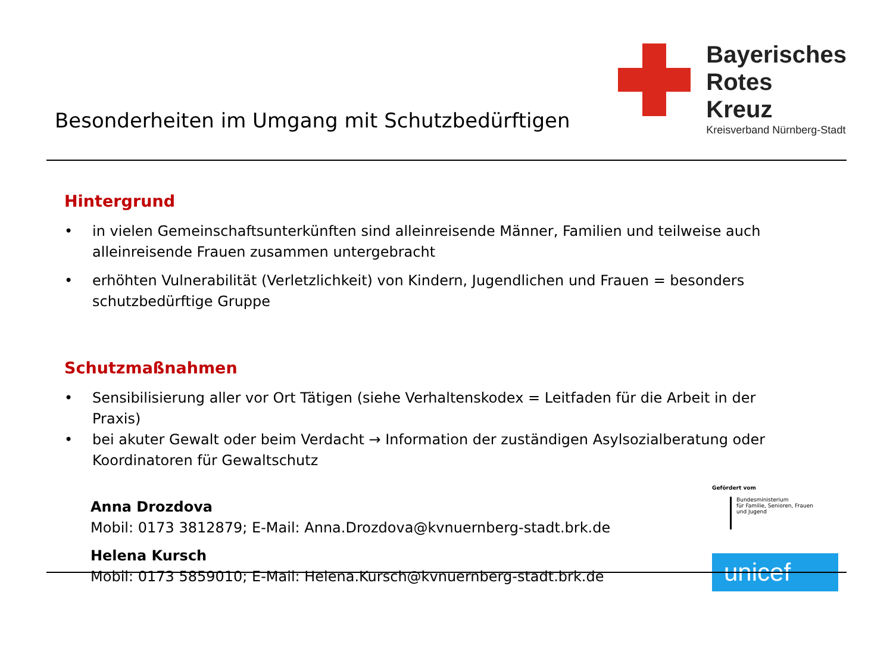Besonderheiten im Umgang mit Schutzbedürftigen
Bayerisches
Rotes
Kreuz
Kreisverband Nürnberg-Stadt
Hintergrund
• in vielen Gemeinschaftsunterkünften sind alleinreisende Männer, Familien und teilweise auch alleinreisende Frauen zusammen untergebracht
• erhöhten Vulnerabilität (Verletzlichkeit) von Kindern, Jugendlichen und Frauen = besonders schutzbedürftige Gruppe
Schutzmaßnahmen
• Sensibilisierung aller vor Ort Tätigen (siehe Verhaltenskodex = Leitfaden für die Arbeit in der Praxis)
• bei akuter Gewalt oder beim Verdacht → Information der zuständigen Asylsozialberatung oder Koordinatoren für Gewaltschutz
Anna Drozdova
Mobil: 0173 3812879; E-Mail: Anna.Drozdova@kvnuernberg-stadt.brk.de
Helena Kursch
Mobil: 0173 5859010; E-Mail: Helena.Kursch@kvnuernberg-stadt.brk.de
Gefördert vom
Bundesministerium
für Familie, Senioren, Frauen
und Jugend
unicef